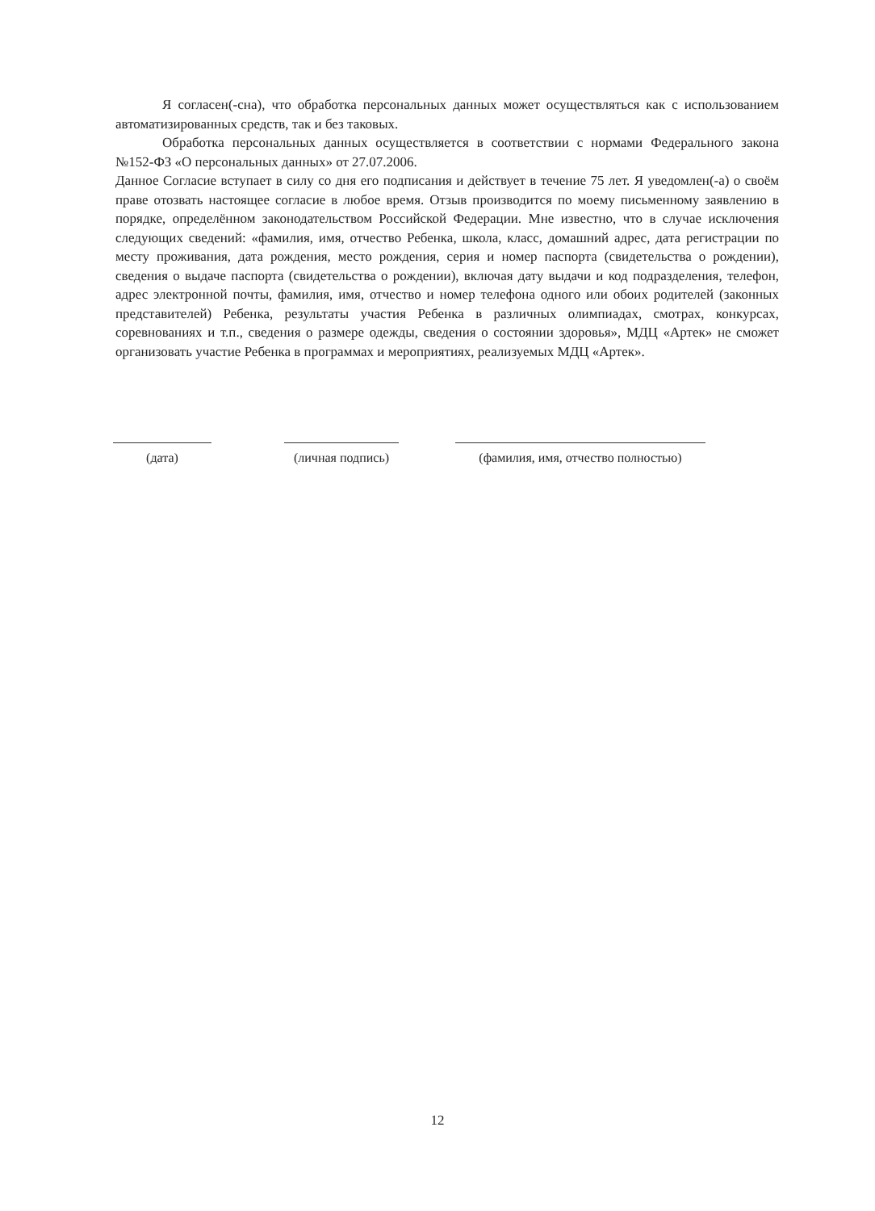Я согласен(-сна), что обработка персональных данных может осуществляться как с использованием автоматизированных средств, так и без таковых.
Обработка персональных данных осуществляется в соответствии с нормами Федерального закона №152-ФЗ «О персональных данных» от 27.07.2006.
Данное Согласие вступает в силу со дня его подписания и действует в течение 75 лет. Я уведомлен(-а) о своём праве отозвать настоящее согласие в любое время. Отзыв производится по моему письменному заявлению в порядке, определённом законодательством Российской Федерации. Мне известно, что в случае исключения следующих сведений: «фамилия, имя, отчество Ребенка, школа, класс, домашний адрес, дата регистрации по месту проживания, дата рождения, место рождения, серия и номер паспорта (свидетельства о рождении), сведения о выдаче паспорта (свидетельства о рождении), включая дату выдачи и код подразделения, телефон, адрес электронной почты, фамилия, имя, отчество и номер телефона одного или обоих родителей (законных представителей) Ребенка, результаты участия Ребенка в различных олимпиадах, смотрах, конкурсах, соревнованиях и т.п., сведения о размере одежды, сведения о состоянии здоровья», МДЦ «Артек» не сможет организовать участие Ребенка в программах и мероприятиях, реализуемых МДЦ «Артек».
(дата) (личная подпись)
(фамилия, имя, отчество полностью)
12